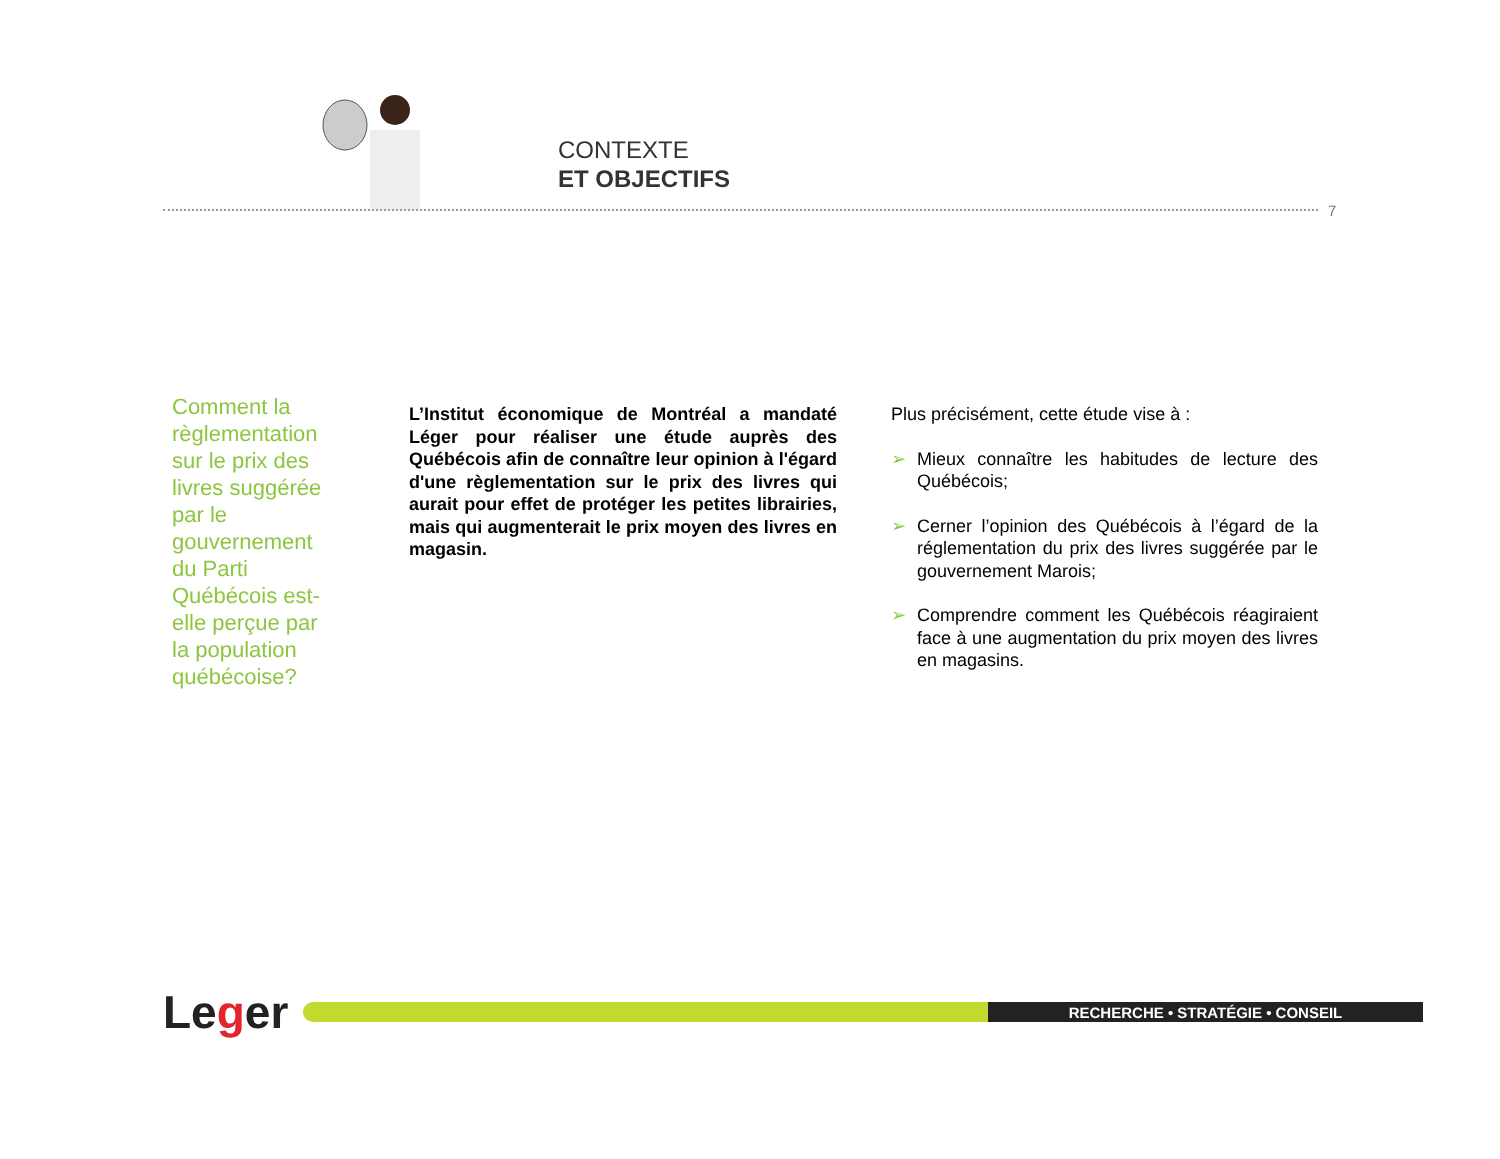CONTEXTE
ET OBJECTIFS
7
Comment la règlementation sur le prix des livres suggérée par le gouvernement du Parti Québécois est-elle perçue par la population québécoise?
L’Institut économique de Montréal a mandaté Léger pour réaliser une étude auprès des Québécois afin de connaître leur opinion à l'égard d'une règlementation sur le prix des livres qui aurait pour effet de protéger les petites librairies, mais qui augmenterait le prix moyen des livres en magasin.
Plus précisément, cette étude vise à :
➢ Mieux connaître les habitudes de lecture des Québécois;
➢ Cerner l’opinion des Québécois à l’égard de la réglementation du prix des livres suggérée par le gouvernement Marois;
➢ Comprendre comment les Québécois réagiraient face à une augmentation du prix moyen des livres en magasins.
Leger
RECHERCHE • STRATÉGIE • CONSEIL